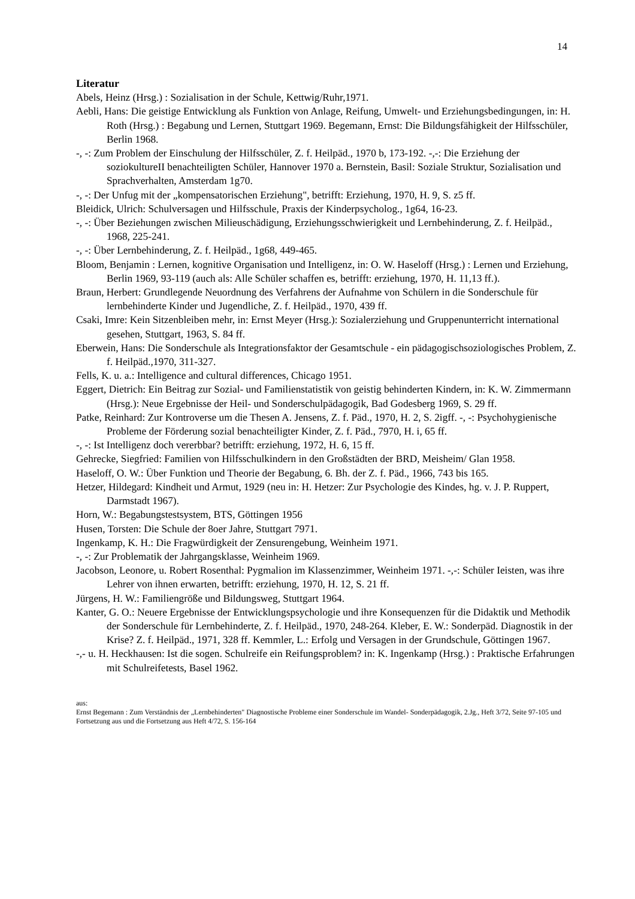14
Literatur
Abels, Heinz (Hrsg.) : Sozialisation in der Schule, Kettwig/Ruhr,1971.
Aebli, Hans: Die geistige Entwicklung als Funktion von Anlage, Reifung, Umwelt- und Erziehungsbedingungen, in: H. Roth (Hrsg.) : Begabung und Lernen, Stuttgart 1969. Begemann, Ernst: Die Bildungsfähigkeit der Hilfsschüler, Berlin 1968.
-, -: Zum Problem der Einschulung der Hilfsschüler, Z. f. Heilpäd., 1970 b, 173-192. -,-: Die Erziehung der soziokultureII benachteiligten Schüler, Hannover 1970 a. Bernstein, Basil: Soziale Struktur, Sozialisation und Sprachverhalten, Amsterdam 1g70.
-, -: Der Unfug mit der „kompensatorischen Erziehung", betrifft: Erziehung, 1970, H. 9, S. z5 ff.
Bleidick, Ulrich: Schulversagen und Hilfsschule, Praxis der Kinderpsycholog., 1g64, 16-23.
-, -: Über Beziehungen zwischen Milieuschädigung, Erziehungsschwierigkeit und Lernbehinderung, Z. f. Heilpäd., 1968, 225-241.
-, -: Über Lernbehinderung, Z. f. Heilpäd., 1g68, 449-465.
Bloom, Benjamin : Lernen, kognitive Organisation und Intelligenz, in: O. W. Haseloff (Hrsg.) : Lernen und Erziehung, Berlin 1969, 93-119 (auch als: Alle Schüler schaffen es, betrifft: erziehung, 1970, H. 11,13 ff.).
Braun, Herbert: Grundlegende Neuordnung des Verfahrens der Aufnahme von Schülern in die Sonderschule für lernbehinderte Kinder und Jugendliche, Z. f. Heilpäd., 1970, 439 ff.
Csaki, Imre: Kein Sitzenbleiben mehr, in: Ernst Meyer (Hrsg.): Sozialerziehung und Gruppenunterricht international gesehen, Stuttgart, 1963, S. 84 ff.
Eberwein, Hans: Die Sonderschule als Integrationsfaktor der Gesamtschule - ein pädagogischsoziologisches Problem, Z. f. Heilpäd.,1970, 311-327.
Fells, K. u. a.: Intelligence and cultural differences, Chicago 1951.
Eggert, Dietrich: Ein Beitrag zur Sozial- und Familienstatistik von geistig behinderten Kindern, in: K. W. Zimmermann (Hrsg.): Neue Ergebnisse der Heil- und Sonderschulpädagogik, Bad Godesberg 1969, S. 29 ff.
Patke, Reinhard: Zur Kontroverse um die Thesen A. Jensens, Z. f. Päd., 1970, H. 2, S. 2igff. -, -: Psychohygienische Probleme der Förderung sozial benachteiligter Kinder, Z. f. Päd., 7970, H. i, 65 ff.
-, -: Ist Intelligenz doch vererbbar? betrifft: erziehung, 1972, H. 6, 15 ff.
Gehrecke, Siegfried: Familien von Hilfsschulkindern in den Großstädten der BRD, Meisheim/ Glan 1958.
Haseloff, O. W.: Über Funktion und Theorie der Begabung, 6. Bh. der Z. f. Päd., 1966, 743 bis 165.
Hetzer, Hildegard: Kindheit und Armut, 1929 (neu in: H. Hetzer: Zur Psychologie des Kindes, hg. v. J. P. Ruppert, Darmstadt 1967).
Horn, W.: Begabungstestsystem, BTS, Göttingen 1956
Husen, Torsten: Die Schule der 8oer Jahre, Stuttgart 7971.
Ingenkamp, K. H.: Die Fragwürdigkeit der Zensurengebung, Weinheim 1971.
-, -: Zur Problematik der Jahrgangsklasse, Weinheim 1969.
Jacobson, Leonore, u. Robert Rosenthal: Pygmalion im Klassenzimmer, Weinheim 1971. -,-: Schüler Ieisten, was ihre Lehrer von ihnen erwarten, betrifft: erziehung, 1970, H. 12, S. 21 ff.
Jürgens, H. W.: Familiengröße und Bildungsweg, Stuttgart 1964.
Kanter, G. O.: Neuere Ergebnisse der Entwicklungspsychologie und ihre Konsequenzen für die Didaktik und Methodik der Sonderschule für Lernbehinderte, Z. f. Heilpäd., 1970, 248-264. Kleber, E. W.: Sonderpäd. Diagnostik in der Krise? Z. f. Heilpäd., 1971, 328 ff. Kemmler, L.: Erfolg und Versagen in der Grundschule, Göttingen 1967.
-,- u. H. Heckhausen: Ist die sogen. Schulreife ein Reifungsproblem? in: K. Ingenkamp (Hrsg.) : Praktische Erfahrungen mit Schulreifetests, Basel 1962.
aus:
Ernst Begemann : Zum Verständnis der „Lernbehinderten" Diagnostische Probleme einer Sonderschule im Wandel- Sonderpädagogik, 2.Jg., Heft 3/72, Seite 97-105 und Fortsetzung aus und die Fortsetzung aus Heft 4/72, S. 156-164